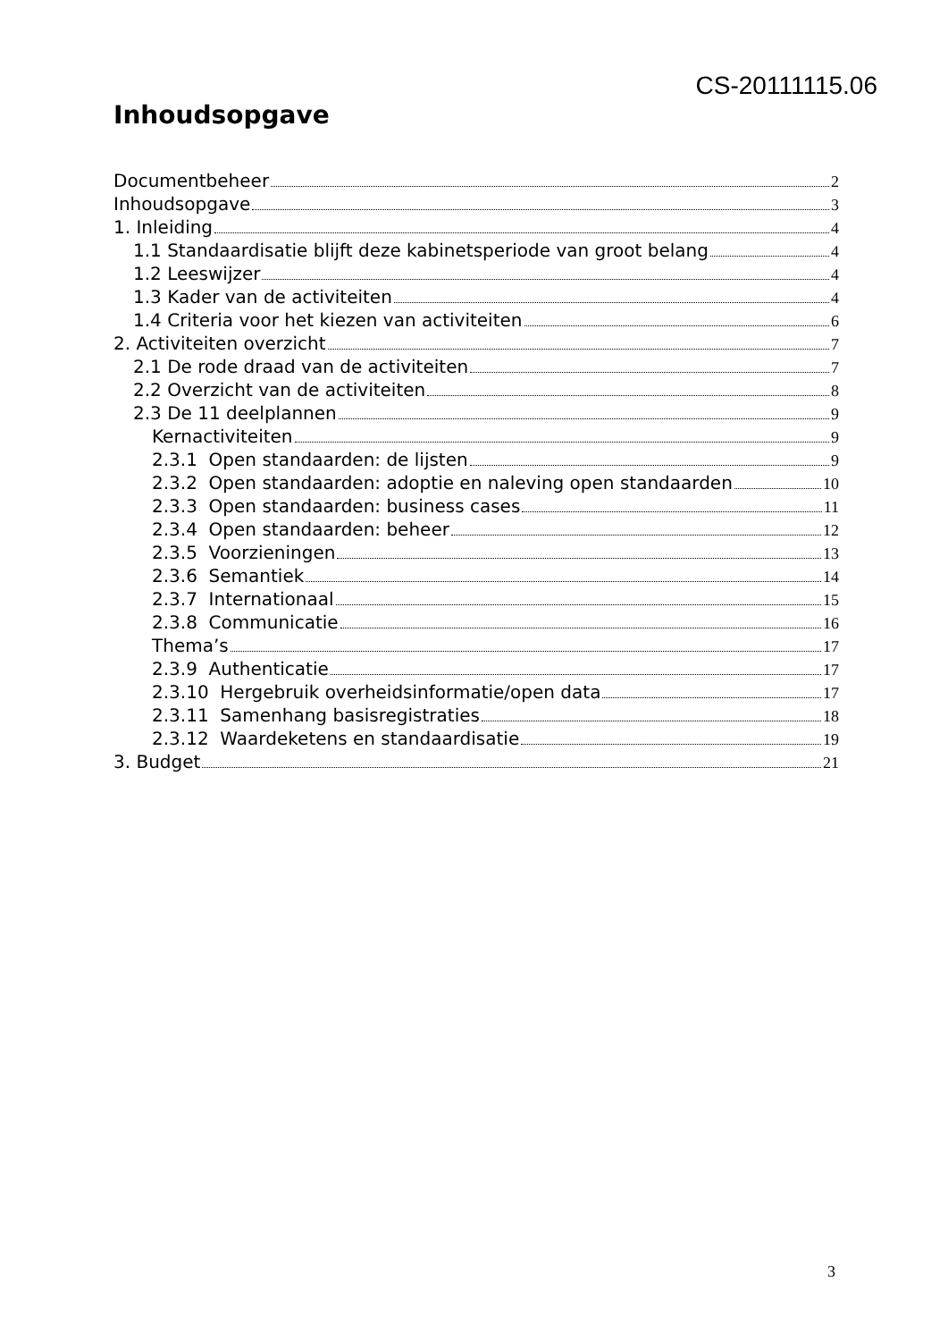CS-20111115.06
Inhoudsopgave
Documentbeheer 2
Inhoudsopgave 3
1. Inleiding 4
1.1 Standaardisatie blijft deze kabinetsperiode van groot belang 4
1.2 Leeswijzer 4
1.3 Kader van de activiteiten 4
1.4 Criteria voor het kiezen van activiteiten 6
2. Activiteiten overzicht 7
2.1 De rode draad van de activiteiten 7
2.2 Overzicht van de activiteiten 8
2.3 De 11 deelplannen 9
Kernactiviteiten 9
2.3.1 Open standaarden: de lijsten 9
2.3.2 Open standaarden: adoptie en naleving open standaarden 10
2.3.3 Open standaarden: business cases 11
2.3.4 Open standaarden: beheer 12
2.3.5 Voorzieningen 13
2.3.6 Semantiek 14
2.3.7 Internationaal 15
2.3.8 Communicatie 16
Thema’s 17
2.3.9 Authenticatie 17
2.3.10 Hergebruik overheidsinformatie/open data 17
2.3.11 Samenhang basisregistraties 18
2.3.12 Waardeketens en standaardisatie 19
3. Budget 21
3